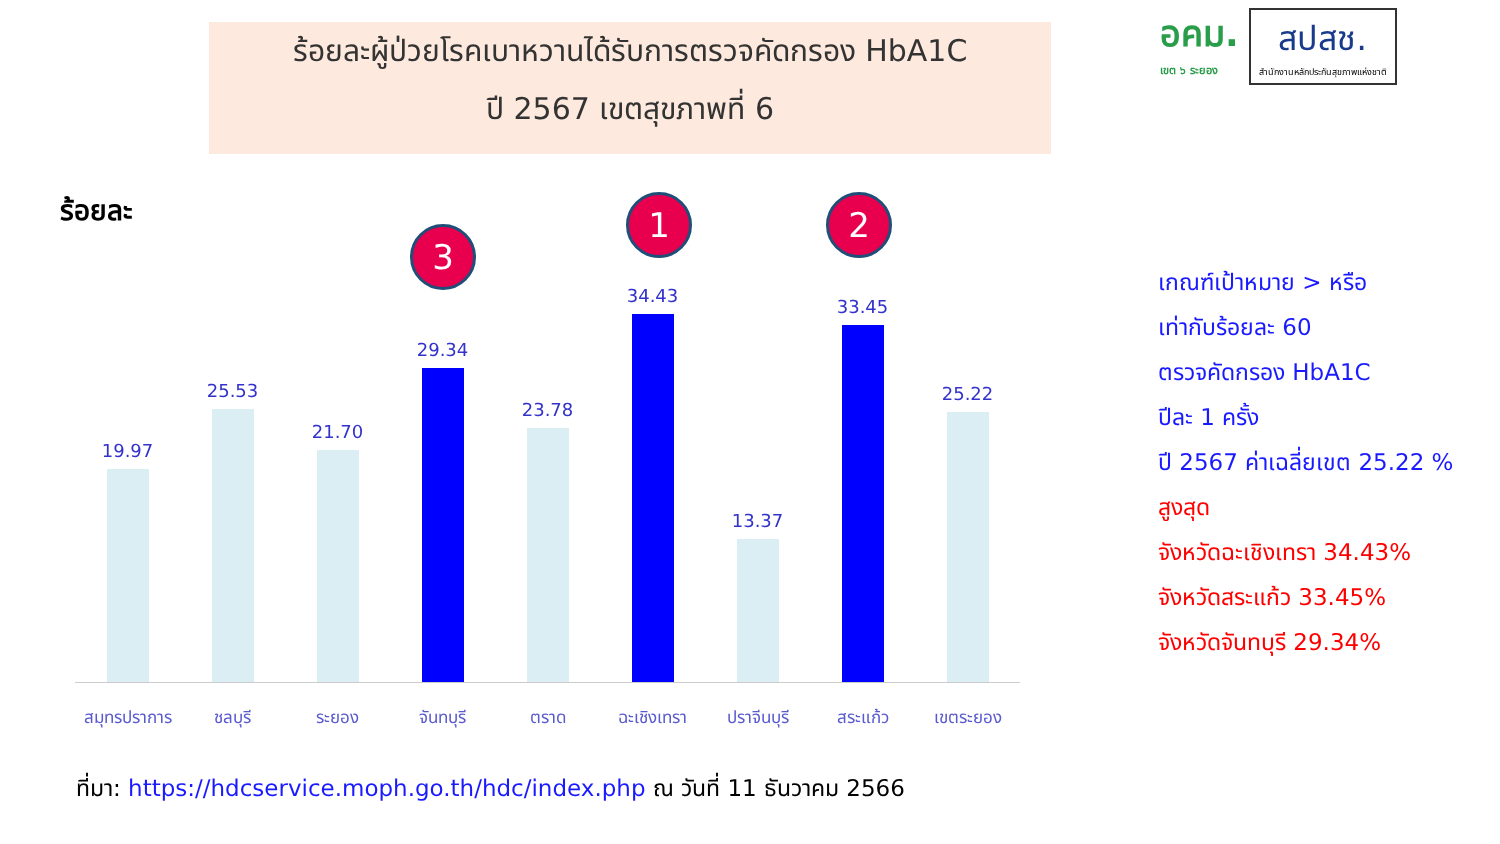ร้อยละผู้ป่วยโรคเบาหวานได้รับการตรวจคัดกรอง HbA1C
ปี 2567 เขตสุขภาพที่ 6
อคม.
เขต ๖ ระยอง
สปสช.
สำนักงานหลักประกันสุขภาพแห่งชาติ
ร้อยละ
19.97 25.53 21.70 29.34 23.78 34.43 13.37 33.45 25.22
สมุทรปราการ
ชลบุรี ระยอง จันทบุรี ตราด ฉะเชิงเทรา ปราจีนบุรี สระแก้ว เขตระยอง
1 2
3
เกณฑ์เป้าหมาย > หรือ
เท่ากับร้อยละ 60
ตรวจคัดกรอง HbA1C
ปีละ 1 ครั้ง
ปี 2567 ค่าเฉลี่ยเขต 25.22 %
สูงสุด
จังหวัดฉะเชิงเทรา 34.43%
จังหวัดสระแก้ว 33.45%
จังหวัดจันทบุรี 29.34%
ที่มา: https://hdcservice.moph.go.th/hdc/index.php ณ วันที่ 11 ธันวาคม 2566